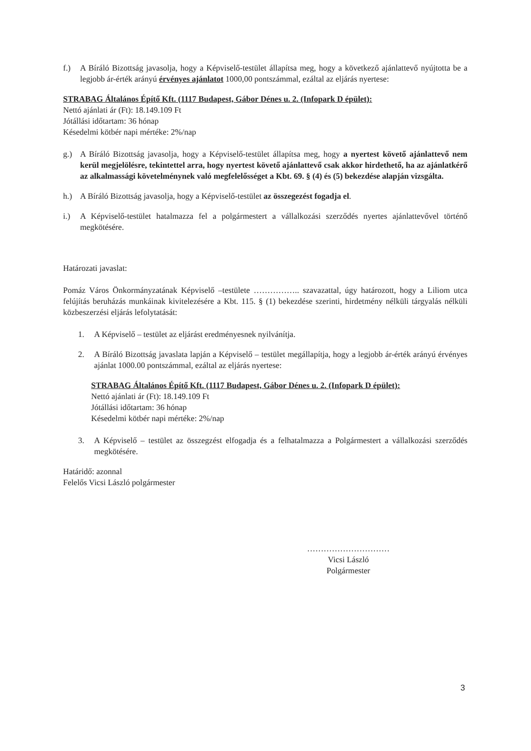f.) A Bíráló Bizottság javasolja, hogy a Képviselő-testület állapítsa meg, hogy a következő ajánlattevő nyújtotta be a legjobb ár-érték arányú érvényes ajánlatot 1000,00 pontszámmal, ezáltal az eljárás nyertese:
STRABAG Általános Építő Kft. (1117 Budapest, Gábor Dénes u. 2. (Infopark D épület):
Nettó ajánlati ár (Ft): 18.149.109 Ft
Jótállási időtartam: 36 hónap
Késedelmi kötbér napi mértéke: 2%/nap
g.) A Bíráló Bizottság javasolja, hogy a Képviselő-testület állapítsa meg, hogy a nyertest követő ajánlattevő nem kerül megjelölésre, tekintettel arra, hogy nyertest követő ajánlattevő csak akkor hirdethető, ha az ajánlatkérő az alkalmassági követelménynek való megfelelősséget a Kbt. 69. § (4) és (5) bekezdése alapján vizsgálta.
h.) A Bíráló Bizottság javasolja, hogy a Képviselő-testület az összegezést fogadja el.
i.) A Képviselő-testület hatalmazza fel a polgármestert a vállalkozási szerződés nyertes ajánlattevővel történő megkötésére.
Határozati javaslat:
Pomáz Város Önkormányzatának Képviselő –testülete …………….. szavazattal, úgy határozott, hogy a Liliom utca felújítás beruházás munkáinak kivitelezésére a Kbt. 115. § (1) bekezdése szerinti, hirdetmény nélküli tárgyalás nélküli közbeszerzési eljárás lefolytatását:
1. A Képviselő – testület az eljárást eredményesnek nyilvánítja.
2. A Bíráló Bizottság javaslata lapján a Képviselő – testület megállapítja, hogy a legjobb ár-érték arányú érvényes ajánlat 1000.00 pontszámmal, ezáltal az eljárás nyertese:
STRABAG Általános Építő Kft. (1117 Budapest, Gábor Dénes u. 2. (Infopark D épület):
Nettó ajánlati ár (Ft): 18.149.109 Ft
Jótállási időtartam: 36 hónap
Késedelmi kötbér napi mértéke: 2%/nap
3. A Képviselő – testület az összegzést elfogadja és a felhatalmazza a Polgármestert a vállalkozási szerződés megkötésére.
Határidő: azonnal
Felelős Vicsi László polgármester
…………………………
Vicsi László
Polgármester
3